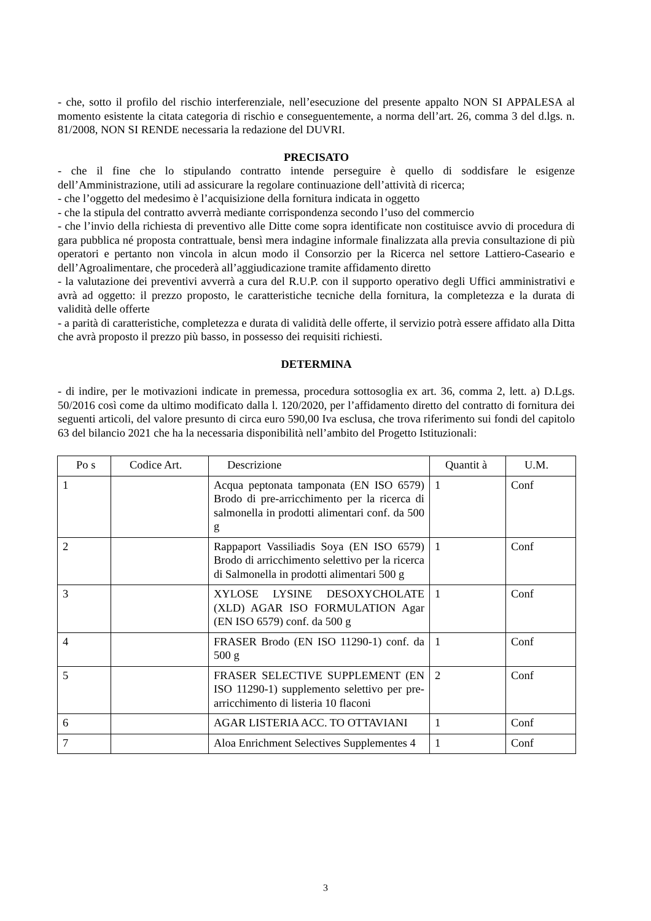- che, sotto il profilo del rischio interferenziale, nell’esecuzione del presente appalto NON SI APPALESA al momento esistente la citata categoria di rischio e conseguentemente, a norma dell’art. 26, comma 3 del d.lgs. n. 81/2008, NON SI RENDE necessaria la redazione del DUVRI.
PRECISATO
- che il fine che lo stipulando contratto intende perseguire è quello di soddisfare le esigenze dell’Amministrazione, utili ad assicurare la regolare continuazione dell’attività di ricerca;
- che l’oggetto del medesimo è l’acquisizione della fornitura indicata in oggetto
- che la stipula del contratto avverrà mediante corrispondenza secondo l’uso del commercio
- che l’invio della richiesta di preventivo alle Ditte come sopra identificate non costituisce avvio di procedura di gara pubblica né proposta contrattuale, bensì mera indagine informale finalizzata alla previa consultazione di più operatori e pertanto non vincola in alcun modo il Consorzio per la Ricerca nel settore Lattiero-Caseario e dell’Agroalimentare, che procederà all’aggiudicazione tramite affidamento diretto
- la valutazione dei preventivi avverrà a cura del R.U.P. con il supporto operativo degli Uffici amministrativi e avrà ad oggetto: il prezzo proposto, le caratteristiche tecniche della fornitura, la completezza e la durata di validità delle offerte
- a parità di caratteristiche, completezza e durata di validità delle offerte, il servizio potrà essere affidato alla Ditta che avrà proposto il prezzo più basso, in possesso dei requisiti richiesti.
DETERMINA
- di indire, per le motivazioni indicate in premessa, procedura sottosoglia ex art. 36, comma 2, lett. a) D.Lgs. 50/2016 così come da ultimo modificato dalla l. 120/2020, per l’affidamento diretto del contratto di fornitura dei seguenti articoli, del valore presunto di circa euro 590,00 Iva esclusa, che trova riferimento sui fondi del capitolo 63 del bilancio 2021 che ha la necessaria disponibilità nell’ambito del Progetto Istituzionali:
| Po s | Codice Art. | Descrizione | Quantit à | U.M. |
| --- | --- | --- | --- | --- |
| 1 | | Acqua peptonata tamponata (EN ISO 6579) Brodo di pre-arricchimento per la ricerca di salmonella in prodotti alimentari conf. da 500 g | 1 | Conf |
| 2 | | Rappaport Vassiliadis Soya (EN ISO 6579) Brodo di arricchimento selettivo per la ricerca di Salmonella in prodotti alimentari 500 g | 1 | Conf |
| 3 | | XYLOSE LYSINE DESOXYCHOLATE (XLD) AGAR ISO FORMULATION Agar (EN ISO 6579) conf. da 500 g | 1 | Conf |
| 4 | | FRASER Brodo (EN ISO 11290-1) conf. da 500 g | 1 | Conf |
| 5 | | FRASER SELECTIVE SUPPLEMENT (EN ISO 11290-1) supplemento selettivo per pre-arricchimento di listeria 10 flaconi | 2 | Conf |
| 6 | | AGAR LISTERIA ACC. TO OTTAVIANI | 1 | Conf |
| 7 | | Aloa Enrichment Selectives Supplementes 4 | 1 | Conf |
3